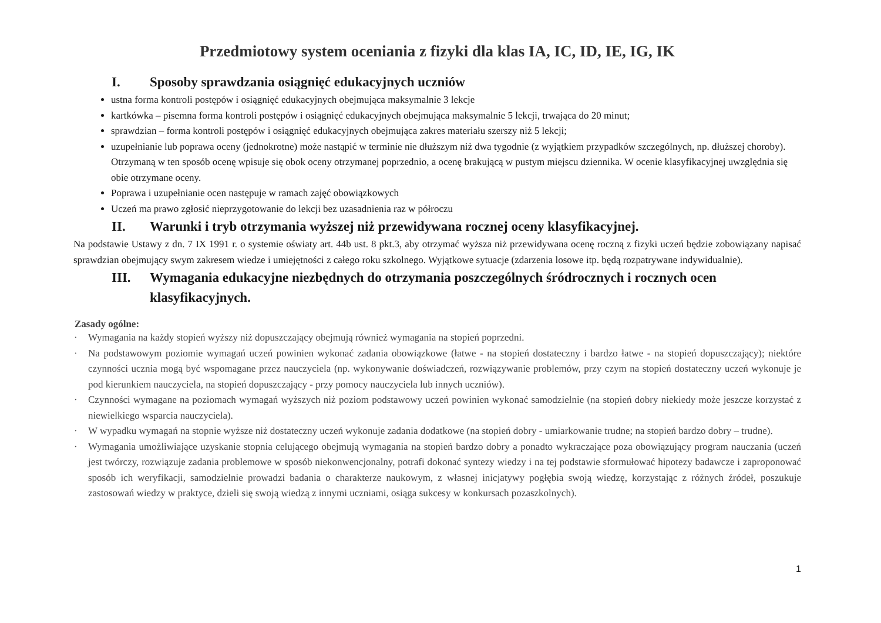Przedmiotowy system oceniania z fizyki dla klas IA, IC, ID, IE, IG, IK
I. Sposoby sprawdzania osiągnięć edukacyjnych uczniów
ustna forma kontroli postępów i osiągnięć edukacyjnych obejmująca maksymalnie 3 lekcje
kartkówka – pisemna forma kontroli postępów i osiągnięć edukacyjnych obejmująca maksymalnie 5 lekcji, trwająca do 20 minut;
sprawdzian – forma kontroli postępów i osiągnięć edukacyjnych obejmująca zakres materiału szerszy niż 5 lekcji;
uzupełnianie lub poprawa oceny (jednokrotne) może nastąpić w terminie nie dłuższym niż dwa tygodnie (z wyjątkiem przypadków szczególnych, np. dłuższej choroby). Otrzymaną w ten sposób ocenę wpisuje się obok oceny otrzymanej poprzednio, a ocenę brakującą w pustym miejscu dziennika. W ocenie klasyfikacyjnej uwzględnia się obie otrzymane oceny.
Poprawa i uzupełnianie ocen następuje w ramach zajęć obowiązkowych
Uczeń ma prawo zgłosić nieprzygotowanie do lekcji bez uzasadnienia raz w półroczu
II. Warunki i tryb otrzymania wyższej niż przewidywana rocznej oceny klasyfikacyjnej.
Na podstawie Ustawy z dn. 7 IX 1991 r. o systemie oświaty art. 44b ust. 8 pkt.3, aby otrzymać wyższa niż przewidywana ocenę roczną z fizyki uczeń będzie zobowiązany napisać sprawdzian obejmujący swym zakresem wiedze i umiejętności z całego roku szkolnego. Wyjątkowe sytuacje (zdarzenia losowe itp. będą rozpatrywane indywidualnie).
III. Wymagania edukacyjne niezbędnych do otrzymania poszczególnych śródrocznych i rocznych ocen klasyfikacyjnych.
Zasady ogólne:
· Wymagania na każdy stopień wyższy niż dopuszczający obejmują również wymagania na stopień poprzedni.
· Na podstawowym poziomie wymagań uczeń powinien wykonać zadania obowiązkowe (łatwe - na stopień dostateczny i bardzo łatwe - na stopień dopuszczający); niektóre czynności ucznia mogą być wspomagane przez nauczyciela (np. wykonywanie doświadczeń, rozwiązywanie problemów, przy czym na stopień dostateczny uczeń wykonuje je pod kierunkiem nauczyciela, na stopień dopuszczający - przy pomocy nauczyciela lub innych uczniów).
· Czynności wymagane na poziomach wymagań wyższych niż poziom podstawowy uczeń powinien wykonać samodzielnie (na stopień dobry niekiedy może jeszcze korzystać z niewielkiego wsparcia nauczyciela).
· W wypadku wymagań na stopnie wyższe niż dostateczny uczeń wykonuje zadania dodatkowe (na stopień dobry - umiarkowanie trudne; na stopień bardzo dobry – trudne).
· Wymagania umożliwiające uzyskanie stopnia celującego obejmują wymagania na stopień bardzo dobry a ponadto wykraczające poza obowiązujący program nauczania (uczeń jest twórczy, rozwiązuje zadania problemowe w sposób niekonwencjonalny, potrafi dokonać syntezy wiedzy i na tej podstawie sformułować hipotezy badawcze i zaproponować sposób ich weryfikacji, samodzielnie prowadzi badania o charakterze naukowym, z własnej inicjatywy pogłębia swoją wiedzę, korzystając z różnych źródeł, poszukuje zastosowań wiedzy w praktyce, dzieli się swoją wiedzą z innymi uczniami, osiąga sukcesy w konkursach pozaszkolnych).
1